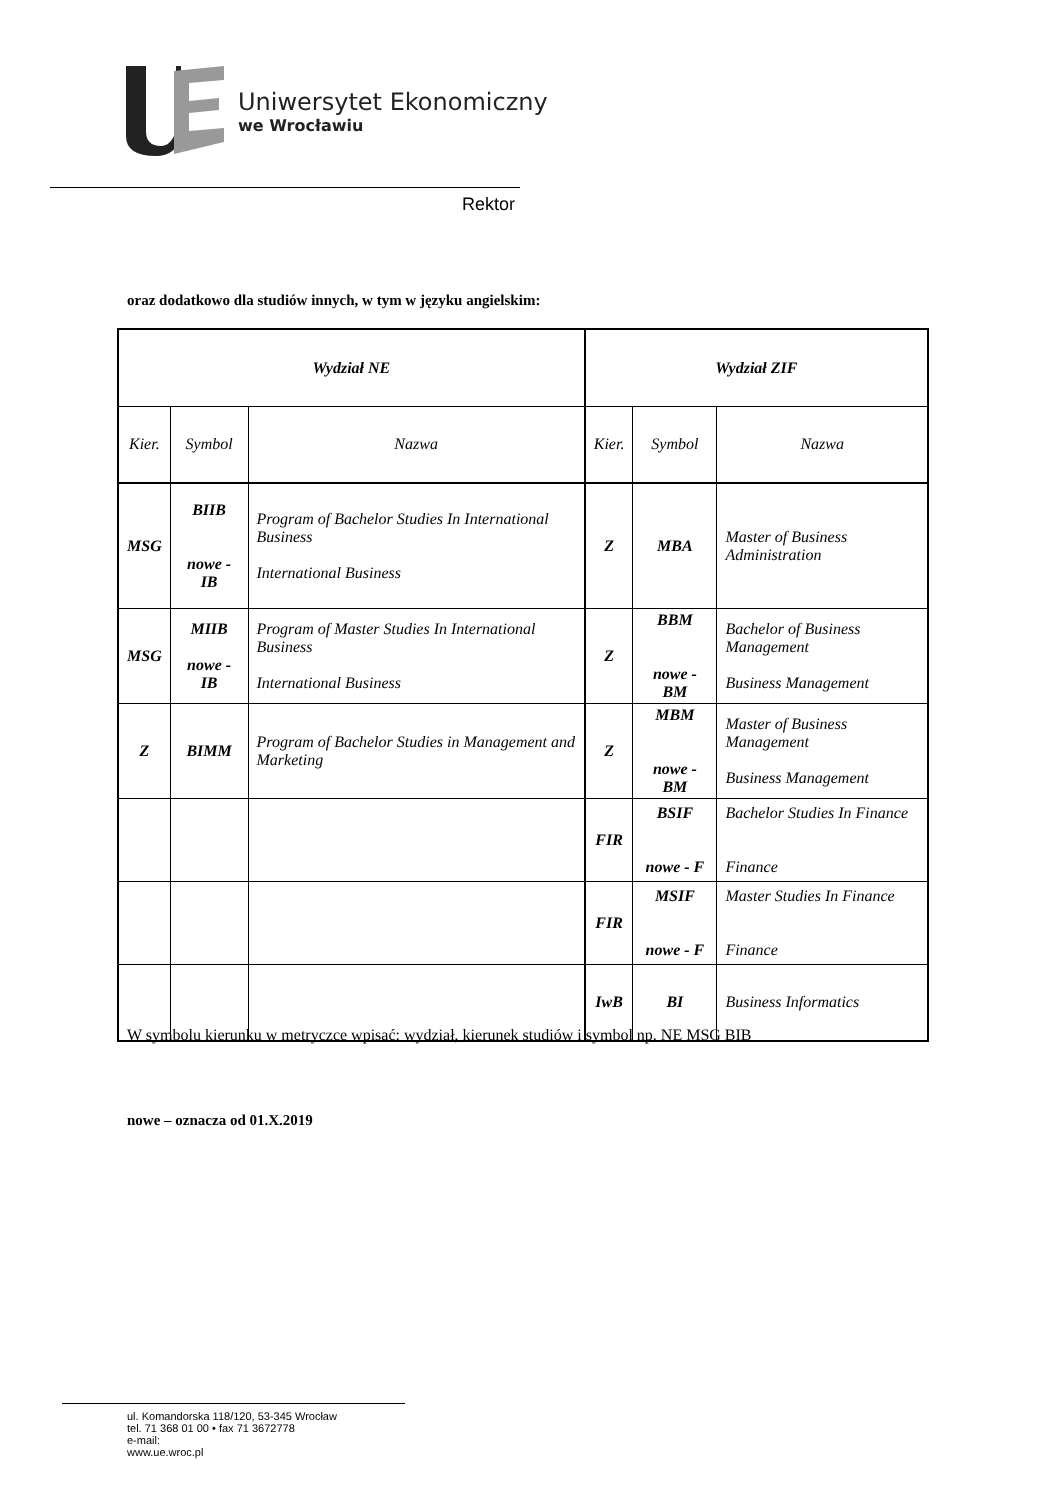Uniwersytet Ekonomiczny
we Wrocławiu
Rektor
oraz dodatkowo dla studiów innych, w tym w języku angielskim:
| Wydział NE | | | Wydział ZIF | | |
| Kier. | Symbol | Nazwa | Kier. | Symbol | Nazwa |
| MSG | BIIB nowe - IB | Program of Bachelor Studies In International Business International Business | Z | MBA | Master of Business Administration |
| MSG | MIIB nowe - IB | Program of Master Studies In International Business International Business | Z | BBM nowe - BM | Bachelor of Business Management Business Management |
| Z | BIMM | Program of Bachelor Studies in Management and Marketing | Z | MBM nowe - BM | Master of Business Management Business Management |
| | | | FIR | BSIF nowe - F | Bachelor Studies In Finance Finance |
| | | | FIR | MSIF nowe - F | Master Studies In Finance Finance |
| | | | IwB | BI | Business Informatics |
W symbolu kierunku w metryczce wpisać: wydział, kierunek studiów i symbol np. NE MSG BIB
nowe – oznacza od 01.X.2019
ul. Komandorska 118/120, 53-345 Wrocław
tel. 71 368 01 00 • fax 71 3672778
e-mail:
www.ue.wroc.pl